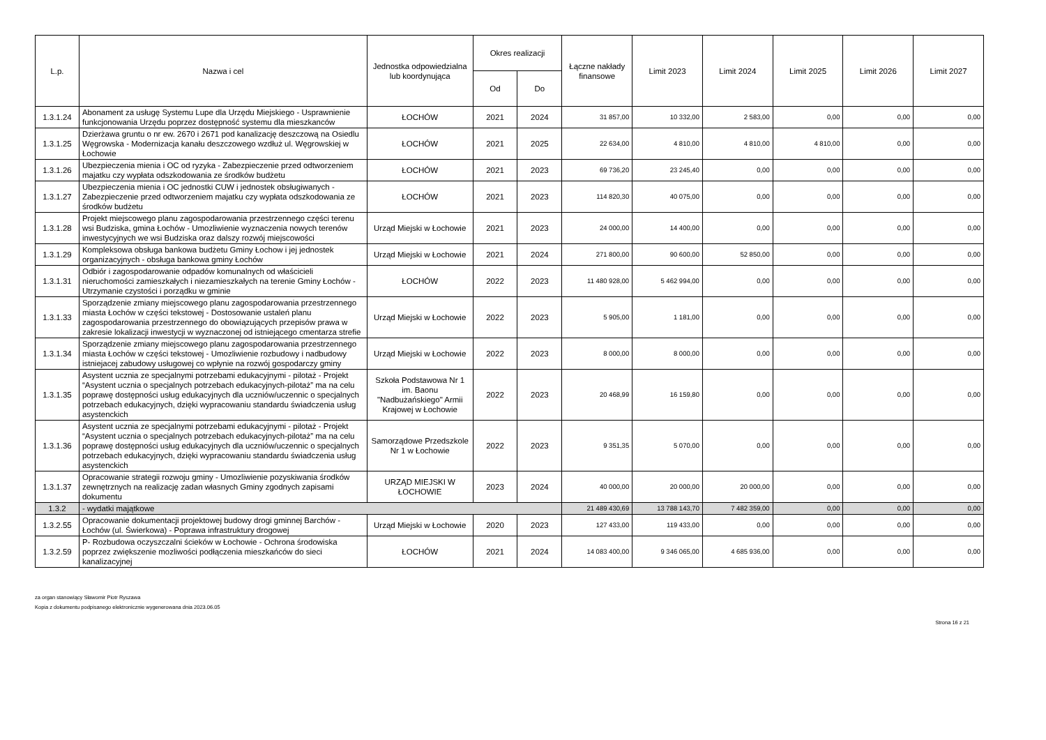| L.p. | Nazwa i cel | Jednostka odpowiedzialna lub koordynująca | Okres realizacji | | Łączne nakłady finansowe | Limit 2023 | Limit 2024 | Limit 2025 | Limit 2026 | Limit 2027 |
| --- | --- | --- | --- | --- | --- | --- | --- | --- | --- | --- |
| | | | Od | Do | | | | | | |
| 1.3.1.24 | Abonament za usługę Systemu Lupe dla Urzędu Miejskiego - Usprawnienie funkcjonowania Urzędu poprzez dostępność systemu dla mieszkanców | ŁOCHÓW | 2021 | 2024 | 31 857,00 | 10 332,00 | 2 583,00 | 0,00 | 0,00 | 0,00 |
| 1.3.1.25 | Dzierżawa gruntu o nr ew. 2670 i 2671 pod kanalizację deszczową na Osiedlu Węgrowska - Modernizacja kanału deszczowego wzdłuż ul. Węgrowskiej w Łochowie | ŁOCHÓW | 2021 | 2025 | 22 634,00 | 4 810,00 | 4 810,00 | 4 810,00 | 0,00 | 0,00 |
| 1.3.1.26 | Ubezpieczenia mienia i OC od ryzyka - Zabezpieczenie przed odtworzeniem majatku czy wypłata odszkodowania ze środków budżetu | ŁOCHÓW | 2021 | 2023 | 69 736,20 | 23 245,40 | 0,00 | 0,00 | 0,00 | 0,00 |
| 1.3.1.27 | Ubezpieczenia mienia i OC jednostki CUW i jednostek obsługiwanych - Zabezpieczenie przed odtworzeniem majatku czy wypłata odszkodowania ze środków budżetu | ŁOCHÓW | 2021 | 2023 | 114 820,30 | 40 075,00 | 0,00 | 0,00 | 0,00 | 0,00 |
| 1.3.1.28 | Projekt miejscowego planu zagospodarowania przestrzennego części terenu wsi Budziska, gmina Łochów - Umozliwienie wyznaczenia nowych terenów inwestycyjnych we wsi Budziska oraz dalszy rozwój miejscowości | Urząd Miejski w Łochowie | 2021 | 2023 | 24 000,00 | 14 400,00 | 0,00 | 0,00 | 0,00 | 0,00 |
| 1.3.1.29 | Kompleksowa obsługa bankowa budżetu Gminy Łochow i jej jednostek organizacyjnych - obsługa bankowa gminy Łochów | Urząd Miejski w Łochowie | 2021 | 2024 | 271 800,00 | 90 600,00 | 52 850,00 | 0,00 | 0,00 | 0,00 |
| 1.3.1.31 | Odbiór i zagospodarowanie odpadów komunalnych od właścicieli nieruchomości zamieszkałych i niezamieszkałych na terenie Gminy Łochów - Utrzymanie czystości i porządku w gminie | ŁOCHÓW | 2022 | 2023 | 11 480 928,00 | 5 462 994,00 | 0,00 | 0,00 | 0,00 | 0,00 |
| 1.3.1.33 | Sporządzenie zmiany miejscowego planu zagospodarowania przestrzennego miasta Łochów w części tekstowej - Dostosowanie ustaleń planu zagospodarowania przestrzennego do obowiązujących przepisów prawa w zakresie lokalizacji inwestycji w wyznaczonej od istniejącego cmentarza strefie | Urząd Miejski w Łochowie | 2022 | 2023 | 5 905,00 | 1 181,00 | 0,00 | 0,00 | 0,00 | 0,00 |
| 1.3.1.34 | Sporządzenie zmiany miejscowego planu zagospodarowania przestrzennego miasta Łochów w części tekstowej - Umozliwienie rozbudowy i nadbudowy istniejacej zabudowy usługowej co wpłynie na rozwój gospodarczy gminy | Urząd Miejski w Łochowie | 2022 | 2023 | 8 000,00 | 8 000,00 | 0,00 | 0,00 | 0,00 | 0,00 |
| 1.3.1.35 | Asystent ucznia ze specjalnymi potrzebami edukacyjnymi - pilotaż - Projekt “Asystent ucznia o specjalnych potrzebach edukacyjnych-pilotaż” ma na celu poprawę dostępności usług edukacyjnych dla uczniów/uczennic o specjalnych potrzebach edukacyjnych, dzięki wypracowaniu standardu świadczenia usług asystenckich | Szkoła Podstawowa Nr 1 im. Baonu "Nadbużańskiego" Armii Krajowej w Łochowie | 2022 | 2023 | 20 468,99 | 16 159,80 | 0,00 | 0,00 | 0,00 | 0,00 |
| 1.3.1.36 | Asystent ucznia ze specjalnymi potrzebami edukacyjnymi - pilotaż - Projekt “Asystent ucznia o specjalnych potrzebach edukacyjnych-pilotaż” ma na celu poprawę dostępności usług edukacyjnych dla uczniów/uczennic o specjalnych potrzebach edukacyjnych, dzięki wypracowaniu standardu świadczenia usług asystenckich | Samorządowe Przedszkole Nr 1 w Łochowie | 2022 | 2023 | 9 351,35 | 5 070,00 | 0,00 | 0,00 | 0,00 | 0,00 |
| 1.3.1.37 | Opracowanie strategii rozwoju gminy - Umozliwienie pozyskiwania środków zewnętrznych na realizację zadan własnych Gminy zgodnych zapisami dokumentu | URZĄD MIEJSKI W ŁOCHOWIE | 2023 | 2024 | 40 000,00 | 20 000,00 | 20 000,00 | 0,00 | 0,00 | 0,00 |
| 1.3.2 | - wydatki majątkowe | | | | 21 489 430,69 | 13 788 143,70 | 7 482 359,00 | 0,00 | 0,00 | 0,00 |
| 1.3.2.55 | Opracowanie dokumentacji projektowej budowy drogi gminnej Barchów - Łochów (ul. Świerkowa) - Poprawa infrastruktury drogowej | Urząd Miejski w Łochowie | 2020 | 2023 | 127 433,00 | 119 433,00 | 0,00 | 0,00 | 0,00 | 0,00 |
| 1.3.2.59 | P- Rozbudowa oczyszczalni ścieków w Łochowie - Ochrona środowiska poprzez zwiększenie mozliwości podłączenia mieszkańców do sieci kanalizacyjnej | ŁOCHÓW | 2021 | 2024 | 14 083 400,00 | 9 346 065,00 | 4 685 936,00 | 0,00 | 0,00 | 0,00 |
za organ stanowiący Sławomir Piotr Ryszawa
Kopia z dokumentu podpisanego elektronicznie wygenerowana dnia 2023.06.05
Strona 16 z 21